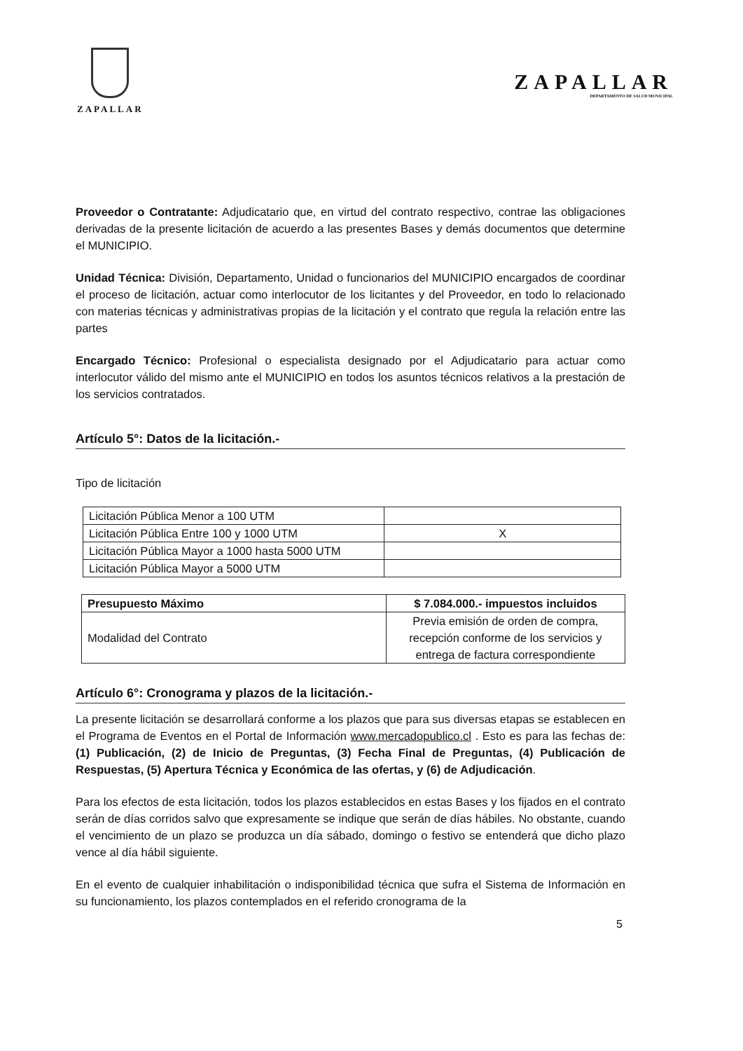ZAPALLAR
ZAPALLAR
DEPARTAMENTO DE SALUD MUNICIPAL
Proveedor o Contratante: Adjudicatario que, en virtud del contrato respectivo, contrae las obligaciones derivadas de la presente licitación de acuerdo a las presentes Bases y demás documentos que determine el MUNICIPIO.
Unidad Técnica: División, Departamento, Unidad o funcionarios del MUNICIPIO encargados de coordinar el proceso de licitación, actuar como interlocutor de los licitantes y del Proveedor, en todo lo relacionado con materias técnicas y administrativas propias de la licitación y el contrato que regula la relación entre las partes
Encargado Técnico: Profesional o especialista designado por el Adjudicatario para actuar como interlocutor válido del mismo ante el MUNICIPIO en todos los asuntos técnicos relativos a la prestación de los servicios contratados.
Artículo 5°: Datos de la licitación.-
Tipo de licitación
| Licitación Pública Menor a 100 UTM | |
| Licitación Pública Entre 100 y 1000 UTM | X |
| Licitación Pública Mayor a 1000 hasta 5000 UTM | |
| Licitación Pública Mayor a 5000 UTM | |
| Presupuesto Máximo | $ 7.084.000.- impuestos incluidos |
| Modalidad del Contrato | Previa emisión de orden de compra, recepción conforme de los servicios y entrega de factura correspondiente |
Artículo 6°: Cronograma y plazos de la licitación.-
La presente licitación se desarrollará conforme a los plazos que para sus diversas etapas se establecen en el Programa de Eventos en el Portal de Información www.mercadopublico.cl . Esto es para las fechas de: (1) Publicación, (2) de Inicio de Preguntas, (3) Fecha Final de Preguntas, (4) Publicación de Respuestas, (5) Apertura Técnica y Económica de las ofertas, y (6) de Adjudicación.
Para los efectos de esta licitación, todos los plazos establecidos en estas Bases y los fijados en el contrato serán de días corridos salvo que expresamente se indique que serán de días hábiles. No obstante, cuando el vencimiento de un plazo se produzca un día sábado, domingo o festivo se entenderá que dicho plazo vence al día hábil siguiente.
En el evento de cualquier inhabilitación o indisponibilidad técnica que sufra el Sistema de Información en su funcionamiento, los plazos contemplados en el referido cronograma de la
5